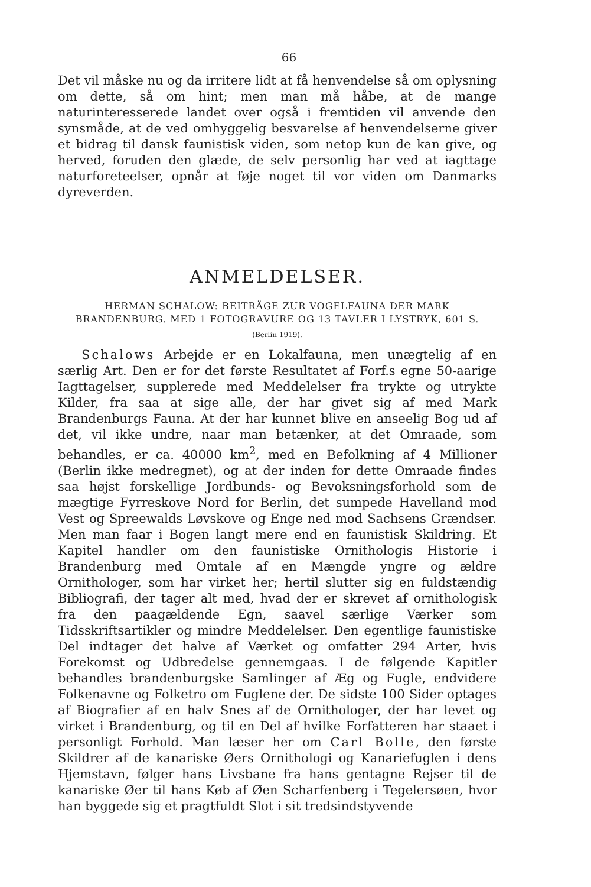66
Det vil måske nu og da irritere lidt at få henvendelse så om oplysning om dette, så om hint; men man må håbe, at de mange naturinteresserede landet over også i fremtiden vil anvende den synsmåde, at de ved omhyggelig besvarelse af henvendelserne giver et bidrag til dansk faunistisk viden, som netop kun de kan give, og herved, foruden den glæde, de selv personlig har ved at iagttage naturforeteelser, opnår at føje noget til vor viden om Danmarks dyreverden.
ANMELDELSER.
HERMAN SCHALOW: BEITRÄGE ZUR VOGELFAUNA DER MARK BRANDENBURG. MED 1 FOTOGRAVURE OG 13 TAVLER I LYSTRYK, 601 S.
(Berlin 1919).
Schalows Arbejde er en Lokalfauna, men unægtelig af en særlig Art. Den er for det første Resultatet af Forf.s egne 50-aarige Iagttagelser, supplerede med Meddelelser fra trykte og utrykte Kilder, fra saa at sige alle, der har givet sig af med Mark Brandenburgs Fauna. At der har kunnet blive en anseelig Bog ud af det, vil ikke undre, naar man betænker, at det Omraade, som behandles, er ca. 40000 km<sup>2</sup>, med en Befolkning af 4 Millioner (Berlin ikke medregnet), og at der inden for dette Omraade findes saa højst forskellige Jordbunds- og Bevoksningsforhold som de mægtige Fyrreskove Nord for Berlin, det sumpede Havelland mod Vest og Spreewalds Løvskove og Enge ned mod Sachsens Grændser. Men man faar i Bogen langt mere end en faunistisk Skildring. Et Kapitel handler om den faunistiske Ornithologis Historie i Brandenburg med Omtale af en Mængde yngre og ældre Ornithologer, som har virket her; hertil slutter sig en fuldstændig Bibliografi, der tager alt med, hvad der er skrevet af ornithologisk fra den paagældende Egn, saavel særlige Værker som Tidsskriftsartikler og mindre Meddelelser. Den egentlige faunistiske Del indtager det halve af Værket og omfatter 294 Arter, hvis Forekomst og Udbredelse gennemgaas. I de følgende Kapitler behandles brandenburgske Samlinger af Æg og Fugle, endvidere Folkenavne og Folketro om Fuglene der. De sidste 100 Sider optages af Biografier af en halv Snes af de Ornithologer, der har levet og virket i Brandenburg, og til en Del af hvilke Forfatteren har staaet i personligt Forhold. Man læser her om Carl Bolle, den første Skildrer af de kanariske Øers Ornithologi og Kanariefuglen i dens Hjemstavn, følger hans Livsbane fra hans gentagne Rejser til de kanariske Øer til hans Køb af Øen Scharfenberg i Tegelersøen, hvor han byggede sig et pragtfuldt Slot i sit tredsindstyvende